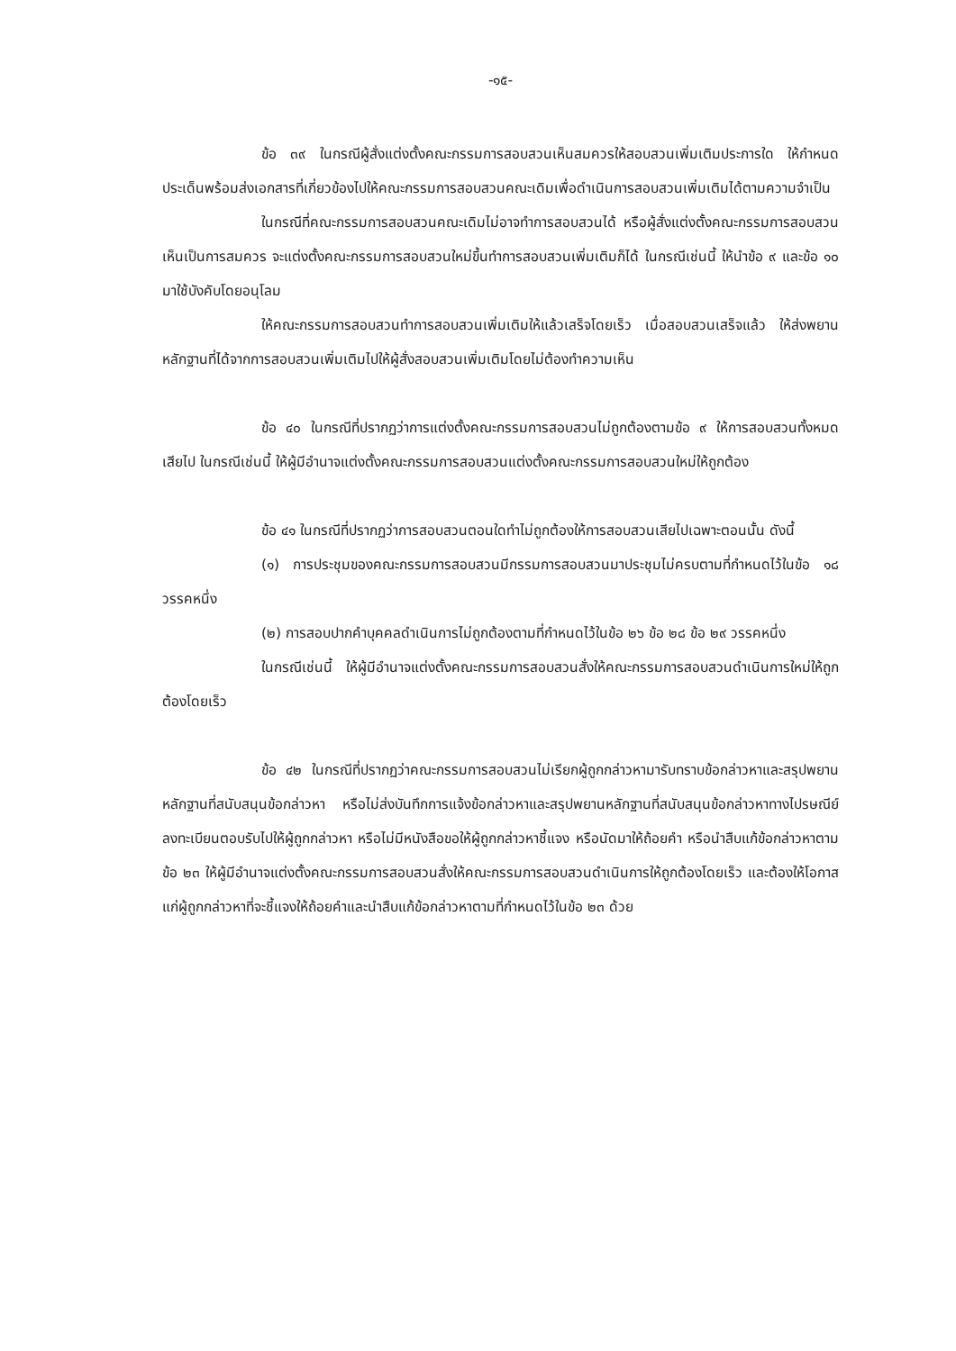-๑๕-
ข้อ ๓๙ ในกรณีผู้สั่งแต่งตั้งคณะกรรมการสอบสวนเห็นสมควรให้สอบสวนเพิ่มเติมประการใด ให้กำหนดประเด็นพร้อมส่งเอกสารที่เกี่ยวข้องไปให้คณะกรรมการสอบสวนคณะเดิมเพื่อดำเนินการสอบสวนเพิ่มเติมได้ตามความจำเป็น
ในกรณีที่คณะกรรมการสอบสวนคณะเดิมไม่อาจทำการสอบสวนได้ หรือผู้สั่งแต่งตั้งคณะกรรมการสอบสวนเห็นเป็นการสมควร จะแต่งตั้งคณะกรรมการสอบสวนใหม่ขึ้นทำการสอบสวนเพิ่มเติมก็ได้ ในกรณีเช่นนี้ ให้นำข้อ ๙ และข้อ ๑๐ มาใช้บังคับโดยอนุโลม
ให้คณะกรรมการสอบสวนทำการสอบสวนเพิ่มเติมให้แล้วเสร็จโดยเร็ว เมื่อสอบสวนเสร็จแล้ว ให้ส่งพยานหลักฐานที่ได้จากการสอบสวนเพิ่มเติมไปให้ผู้สั่งสอบสวนเพิ่มเติมโดยไม่ต้องทำความเห็น
ข้อ ๔๐ ในกรณีที่ปรากฏว่าการแต่งตั้งคณะกรรมการสอบสวนไม่ถูกต้องตามข้อ ๙ ให้การสอบสวนทั้งหมดเสียไป ในกรณีเช่นนี้ ให้ผู้มีอำนาจแต่งตั้งคณะกรรมการสอบสวนแต่งตั้งคณะกรรมการสอบสวนใหม่ให้ถูกต้อง
ข้อ ๔๑ ในกรณีที่ปรากฏว่าการสอบสวนตอนใดทำไม่ถูกต้องให้การสอบสวนเสียไปเฉพาะตอนนั้น ดังนี้
(๑) การประชุมของคณะกรรมการสอบสวนมีกรรมการสอบสวนมาประชุมไม่ครบตามที่กำหนดไว้ในข้อ ๑๘ วรรคหนึ่ง
(๒) การสอบปากคำบุคคลดำเนินการไม่ถูกต้องตามที่กำหนดไว้ในข้อ ๒๖ ข้อ ๒๘ ข้อ ๒๙ วรรคหนึ่ง
ในกรณีเช่นนี้ ให้ผู้มีอำนาจแต่งตั้งคณะกรรมการสอบสวนสั่งให้คณะกรรมการสอบสวนดำเนินการใหม่ให้ถูกต้องโดยเร็ว
ข้อ ๔๒ ในกรณีที่ปรากฏว่าคณะกรรมการสอบสวนไม่เรียกผู้ถูกกล่าวหามารับทราบข้อกล่าวหาและสรุปพยานหลักฐานที่สนับสนุนข้อกล่าวหา หรือไม่ส่งบันทึกการแจ้งข้อกล่าวหาและสรุปพยานหลักฐานที่สนับสนุนข้อกล่าวหาทางไปรษณีย์ลงทะเบียนตอบรับไปให้ผู้ถูกกล่าวหา หรือไม่มีหนังสือขอให้ผู้ถูกกล่าวหาชี้แจง หรือนัดมาให้ถ้อยคำ หรือนำสืบแก้ข้อกล่าวหาตามข้อ ๒๓ ให้ผู้มีอำนาจแต่งตั้งคณะกรรมการสอบสวนสั่งให้คณะกรรมการสอบสวนดำเนินการให้ถูกต้องโดยเร็ว และต้องให้โอกาสแก่ผู้ถูกกล่าวหาที่จะชี้แจงให้ถ้อยคำและนำสืบแก้ข้อกล่าวหาตามที่กำหนดไว้ในข้อ ๒๓ ด้วย